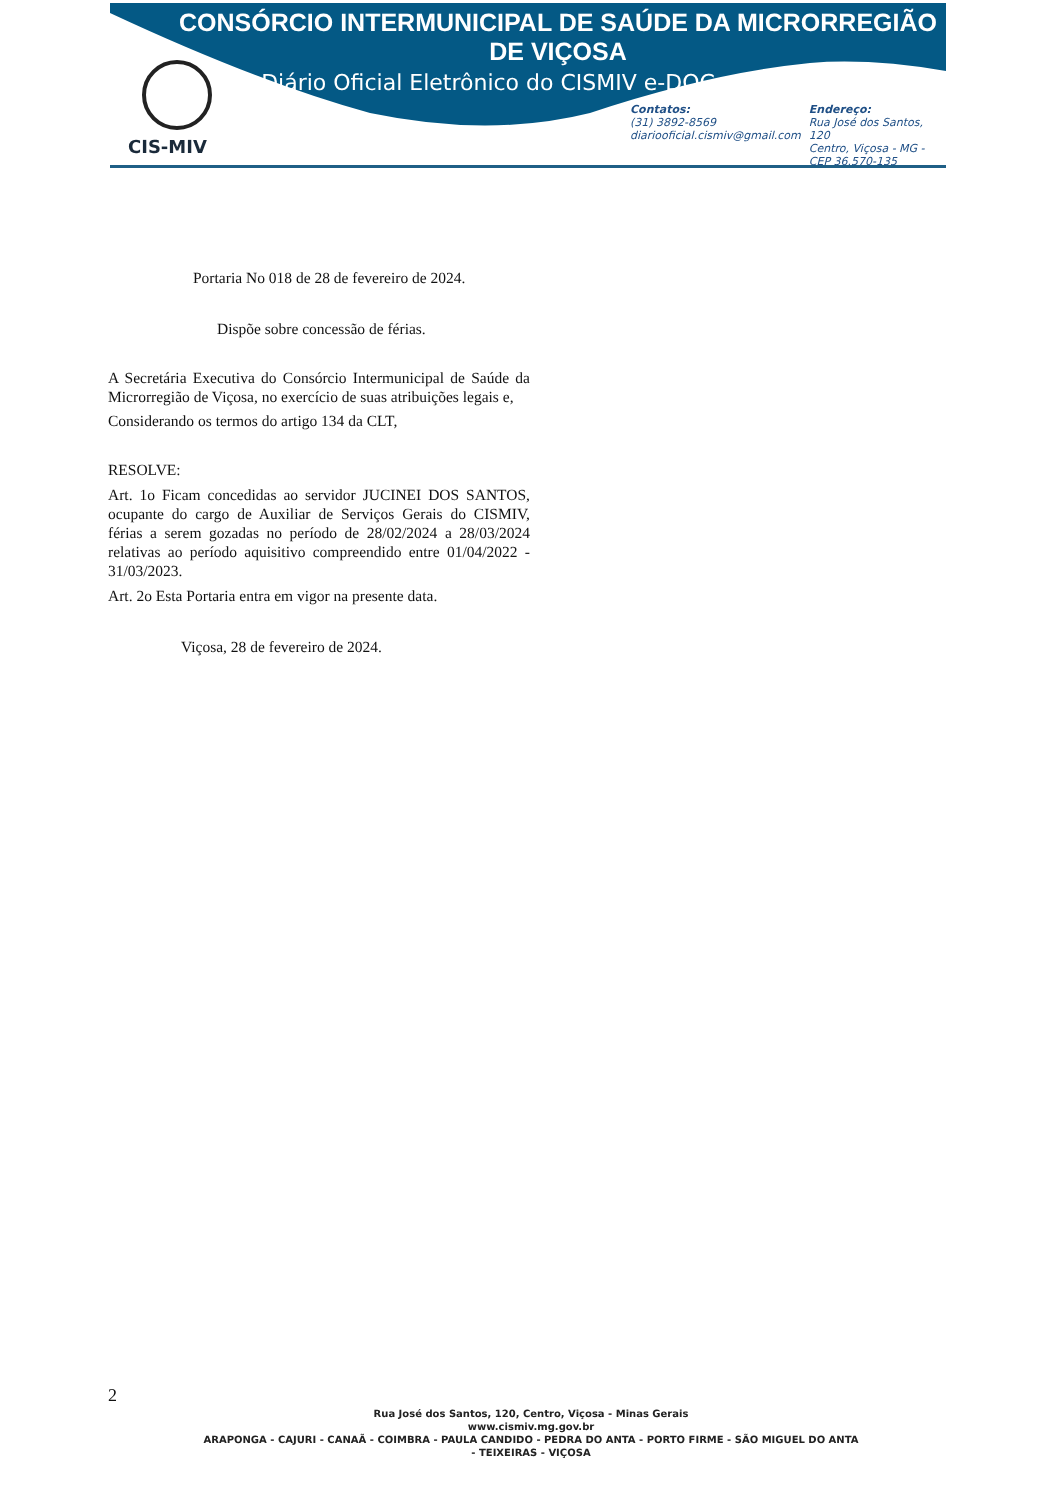CONSÓRCIO INTERMUNICIPAL DE SAÚDE DA MICRORREGIÃO DE VIÇOSA
Diário Oficial Eletrônico do CISMIV e-DOC
CIS-MIV
Contatos:
(31) 3892-8569
diariooficial.cismiv@gmail.com
Endereço:
Rua José dos Santos, 120
Centro, Viçosa - MG -
CEP 36.570-135
Portaria No 018 de 28 de fevereiro de 2024.
Dispõe sobre concessão de férias.
A Secretária Executiva do Consórcio Intermunicipal de Saúde da Microrregião de Viçosa, no exercício de suas atribuições legais e,
Considerando os termos do artigo 134 da CLT,
RESOLVE:
Art. 1o Ficam concedidas ao servidor JUCINEI DOS SANTOS, ocupante do cargo de Auxiliar de Serviços Gerais do CISMIV, férias a serem gozadas no período de 28/02/2024 a 28/03/2024 relativas ao período aquisitivo compreendido entre 01/04/2022 - 31/03/2023.
Art. 2o Esta Portaria entra em vigor na presente data.
Viçosa, 28 de fevereiro de 2024.
2
Rua José dos Santos, 120, Centro, Viçosa - Minas Gerais
www.cismiv.mg.gov.br
ARAPONGA - CAJURI - CANAÃ - COIMBRA - PAULA CANDIDO - PEDRA DO ANTA - PORTO FIRME - SÃO MIGUEL DO ANTA
- TEIXEIRAS - VIÇOSA